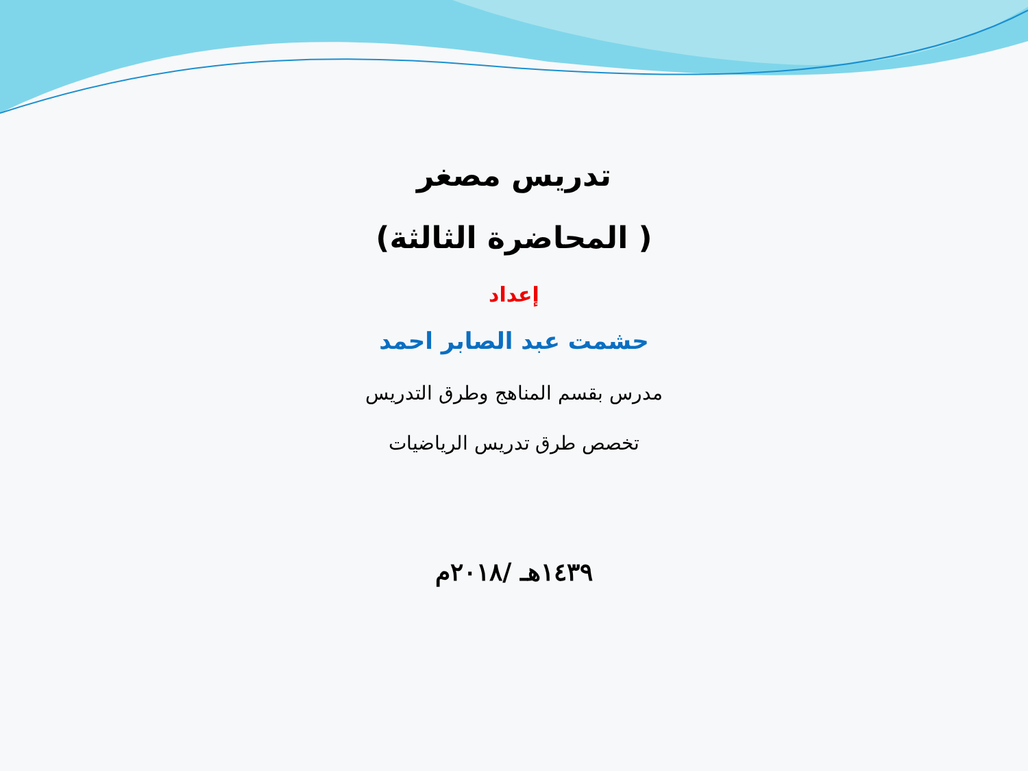تدريس مصغر
( المحاضرة الثالثة)
إعداد
حشمت عبد الصابر احمد
مدرس بقسم المناهج وطرق التدريس
تخصص طرق تدريس الرياضيات
١٤٣٩هـ /٢٠١٨م